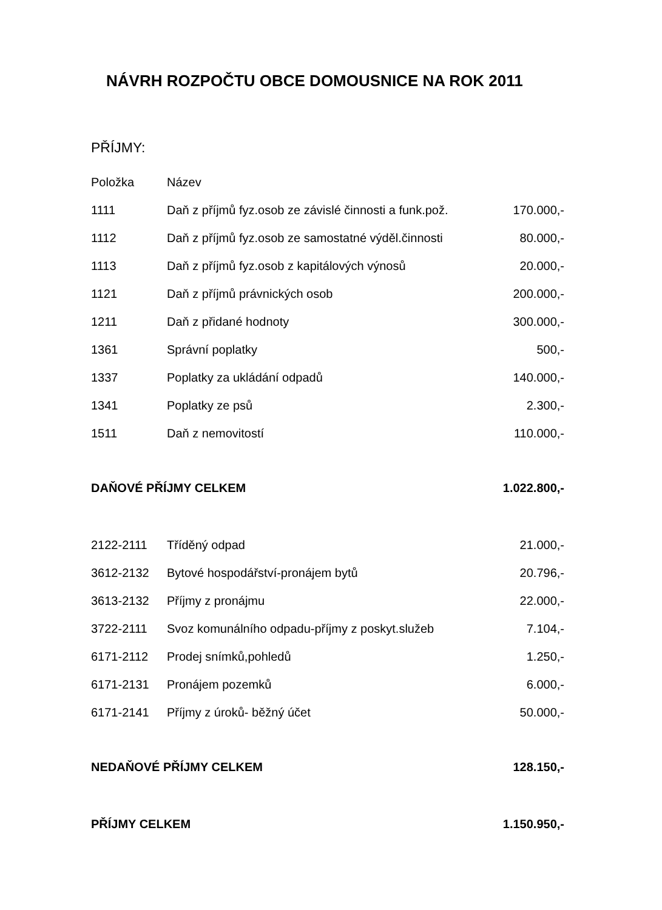NÁVRH ROZPOČTU OBCE DOMOUSNICE NA ROK 2011
PŘÍJMY:
| Položka | Název | |
| 1111 | Daň z příjmů fyz.osob ze závislé činnosti a funk.pož. | 170.000,- |
| 1112 | Daň z příjmů fyz.osob ze samostatné výděl.činnosti | 80.000,- |
| 1113 | Daň z příjmů fyz.osob z kapitálových výnosů | 20.000,- |
| 1121 | Daň z příjmů právnických osob | 200.000,- |
| 1211 | Daň z přidané hodnoty | 300.000,- |
| 1361 | Správní poplatky | 500,- |
| 1337 | Poplatky za ukládání odpadů | 140.000,- |
| 1341 | Poplatky ze psů | 2.300,- |
| 1511 | Daň z nemovitostí | 110.000,- |
| DAŇOVÉ PŘÍJMY CELKEM | | 1.022.800,- |
| 2122-2111 | Tříděný odpad | 21.000,- |
| 3612-2132 | Bytové hospodářství-pronájem bytů | 20.796,- |
| 3613-2132 | Příjmy z pronájmu | 22.000,- |
| 3722-2111 | Svoz komunálního odpadu-příjmy z poskyt.služeb | 7.104,- |
| 6171-2112 | Prodej snímků,pohledů | 1.250,- |
| 6171-2131 | Pronájem pozemků | 6.000,- |
| 6171-2141 | Příjmy z úroků- běžný účet | 50.000,- |
| NEDAŇOVÉ PŘÍJMY CELKEM | | 128.150,- |
| PŘÍJMY CELKEM | | 1.150.950,- |